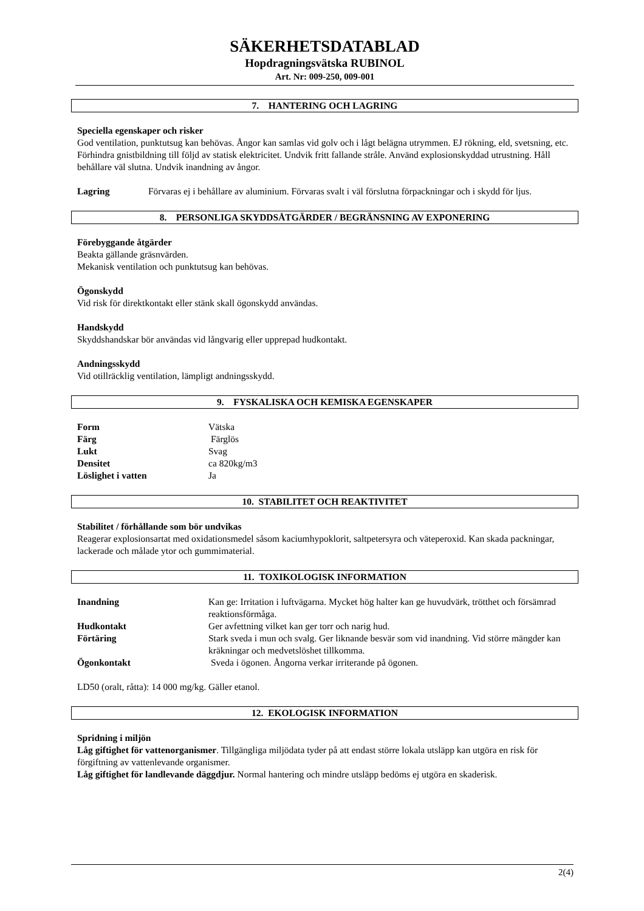SÄKERHETSDATABLAD
Hopdragningsvätska RUBINOL
Art. Nr: 009-250, 009-001
7. HANTERING OCH LAGRING
Speciella egenskaper och risker
God ventilation, punktutsug kan behövas. Ångor kan samlas vid golv och i lågt belägna utrymmen. EJ rökning, eld, svetsning, etc. Förhindra gnistbildning till följd av statisk elektricitet. Undvik fritt fallande stråle. Använd explosionskyddad utrustning. Håll behållare väl slutna. Undvik inandning av ångor.
| Lagring | Förvaras ej i behållare av aluminium. Förvaras svalt i väl förslutna förpackningar och i skydd för ljus. |
8. PERSONLIGA SKYDDSÅTGÄRDER / BEGRÄNSNING AV EXPONERING
Förebyggande åtgärder
Beakta gällande gräsnvärden.
Mekanisk ventilation och punktutsug kan behövas.
Ögonskydd
Vid risk för direktkontakt eller stänk skall ögonskydd användas.
Handskydd
Skyddshandskar bör användas vid långvarig eller upprepad hudkontakt.
Andningsskydd
Vid otillräcklig ventilation, lämpligt andningsskydd.
9. FYSKALISKA OCH KEMISKA EGENSKAPER
| Form | Vätska |
| Färg | Färglös |
| Lukt | Svag |
| Densitet | ca 820kg/m3 |
| Löslighet i vatten | Ja |
10. STABILITET OCH REAKTIVITET
Stabilitet / förhållande som bör undvikas
Reagerar explosionsartat med oxidationsmedel såsom kaciumhypoklorit, saltpetersyra och väteperoxid. Kan skada packningar, lackerade och målade ytor och gummimaterial.
11. TOXIKOLOGISK INFORMATION
| Inandning | Kan ge: Irritation i luftvägarna. Mycket hög halter kan ge huvudvärk, trötthet och försämrad reaktionsförmåga. |
| Hudkontakt | Ger avfettning vilket kan ger torr och narig hud. |
| Förtäring | Stark sveda i mun och svalg. Ger liknande besvär som vid inandning. Vid större mängder kan kräkningar och medvetslöshet tillkomma. |
| Ögonkontakt | Sveda i ögonen. Ångorna verkar irriterande på ögonen. |
LD50 (oralt, råtta): 14 000 mg/kg. Gäller etanol.
12. EKOLOGISK INFORMATION
Spridning i miljön
Låg giftighet för vattenorganismer. Tillgängliga miljödata tyder på att endast större lokala utsläpp kan utgöra en risk för förgiftning av vattenlevande organismer.
Låg giftighet för landlevande däggdjur. Normal hantering och mindre utsläpp bedöms ej utgöra en skaderisk.
2(4)